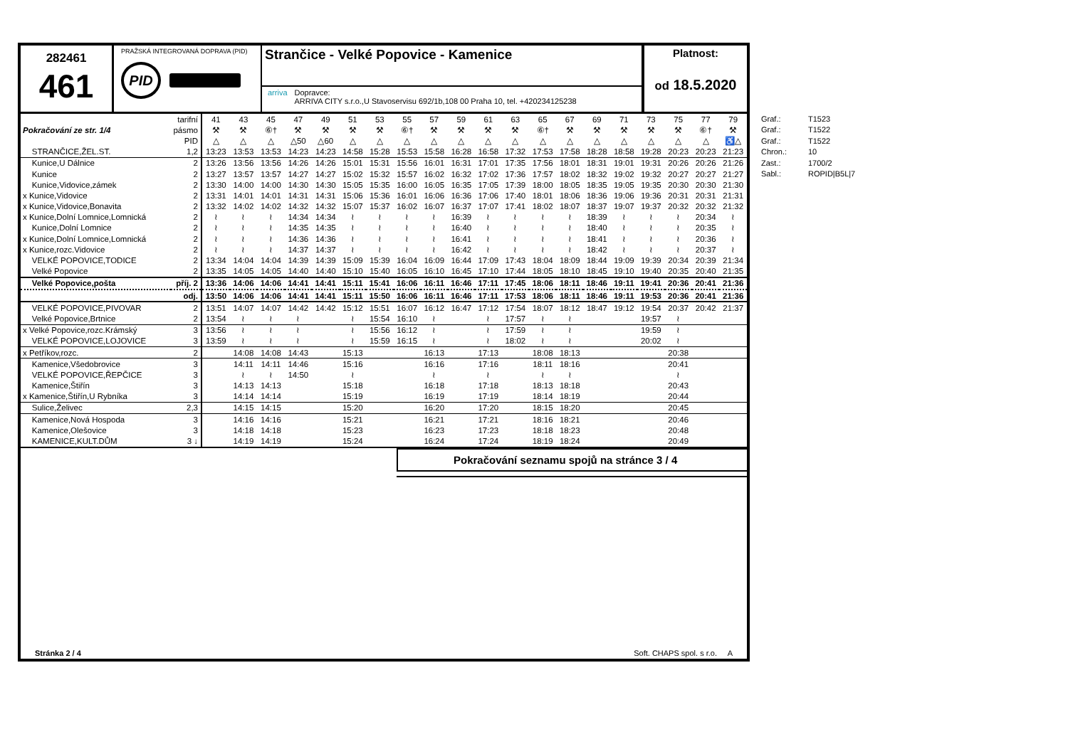282461
461
PRAŽSKÁ INTEGROVANÁ DOPRAVA (PID)
PID
Strančice - Velké Popovice - Kamenice
arriva Dopravce:
ARRIVA CITY s.r.o.,U Stavoservisu 692/1b,108 00 Praha 10, tel. +420234125238
Platnost:
od 18.5.2020
| | tarifní | 41 | 43 | 45 | 47 | 49 | 51 | 53 | 55 | 57 | 59 | 61 | 63 | 65 | 67 | 69 | 71 | 73 | 75 | 77 | 79 |
| Pokračování ze str. 1/4 | pásmo | ⚒ | ⚒ | ⑥† | ⚒ | ⚒ | ⚒ | ⚒ | ⑥† | ⚒ | ⚒ | ⚒ | ⚒ | ⑥† | ⚒ | ⚒ | ⚒ | ⚒ | ⚒ | ⑥† | ⚒ |
| | PID | △ | △ | △ | △50 | △60 | △ | △ | △ | △ | △ | △ | △ | △ | △ | △ | △ | △ | △ | △ | ♿△ |
| STRANČICE,ŽEL.ST. | 1,2 | 13:23 | 13:53 | 13:53 | 14:23 | 14:23 | 14:58 | 15:28 | 15:53 | 15:58 | 16:28 | 16:58 | 17:32 | 17:53 | 17:58 | 18:28 | 18:58 | 19:28 | 20:23 | 20:23 | 21:23 |
| Kunice,U Dálnice | 2 | 13:26 | 13:56 | 13:56 | 14:26 | 14:26 | 15:01 | 15:31 | 15:56 | 16:01 | 16:31 | 17:01 | 17:35 | 17:56 | 18:01 | 18:31 | 19:01 | 19:31 | 20:26 | 20:26 | 21:26 |
| Kunice | 2 | 13:27 | 13:57 | 13:57 | 14:27 | 14:27 | 15:02 | 15:32 | 15:57 | 16:02 | 16:32 | 17:02 | 17:36 | 17:57 | 18:02 | 18:32 | 19:02 | 19:32 | 20:27 | 20:27 | 21:27 |
| Kunice,Vidovice,zámek | 2 | 13:30 | 14:00 | 14:00 | 14:30 | 14:30 | 15:05 | 15:35 | 16:00 | 16:05 | 16:35 | 17:05 | 17:39 | 18:00 | 18:05 | 18:35 | 19:05 | 19:35 | 20:30 | 20:30 | 21:30 |
| x Kunice,Vidovice | 2 | 13:31 | 14:01 | 14:01 | 14:31 | 14:31 | 15:06 | 15:36 | 16:01 | 16:06 | 16:36 | 17:06 | 17:40 | 18:01 | 18:06 | 18:36 | 19:06 | 19:36 | 20:31 | 20:31 | 21:31 |
| x Kunice,Vidovice,Bonavita | 2 | 13:32 | 14:02 | 14:02 | 14:32 | 14:32 | 15:07 | 15:37 | 16:02 | 16:07 | 16:37 | 17:07 | 17:41 | 18:02 | 18:07 | 18:37 | 19:07 | 19:37 | 20:32 | 20:32 | 21:32 |
| x Kunice,Dolní Lomnice,Lomnická | 2 | ≀ | ≀ | ≀ | 14:34 | 14:34 | ≀ | ≀ | ≀ | ≀ | 16:39 | ≀ | ≀ | ≀ | ≀ | 18:39 | ≀ | ≀ | ≀ | 20:34 | ≀ |
| Kunice,Dolní Lomnice | 2 | ≀ | ≀ | ≀ | 14:35 | 14:35 | ≀ | ≀ | ≀ | ≀ | 16:40 | ≀ | ≀ | ≀ | ≀ | 18:40 | ≀ | ≀ | ≀ | 20:35 | ≀ |
| x Kunice,Dolní Lomnice,Lomnická | 2 | ≀ | ≀ | ≀ | 14:36 | 14:36 | ≀ | ≀ | ≀ | ≀ | 16:41 | ≀ | ≀ | ≀ | ≀ | 18:41 | ≀ | ≀ | ≀ | 20:36 | ≀ |
| x Kunice,rozc.Vidovice | 2 | ≀ | ≀ | ≀ | 14:37 | 14:37 | ≀ | ≀ | ≀ | ≀ | 16:42 | ≀ | ≀ | ≀ | ≀ | 18:42 | ≀ | ≀ | ≀ | 20:37 | ≀ |
| VELKÉ POPOVICE,TODICE | 2 | 13:34 | 14:04 | 14:04 | 14:39 | 14:39 | 15:09 | 15:39 | 16:04 | 16:09 | 16:44 | 17:09 | 17:43 | 18:04 | 18:09 | 18:44 | 19:09 | 19:39 | 20:34 | 20:39 | 21:34 |
| Velké Popovice | 2 | 13:35 | 14:05 | 14:05 | 14:40 | 14:40 | 15:10 | 15:40 | 16:05 | 16:10 | 16:45 | 17:10 | 17:44 | 18:05 | 18:10 | 18:45 | 19:10 | 19:40 | 20:35 | 20:40 | 21:35 |
| Velké Popovice,pošta | příj. 2 | 13:36 | 14:06 | 14:06 | 14:41 | 14:41 | 15:11 | 15:41 | 16:06 | 16:11 | 16:46 | 17:11 | 17:45 | 18:06 | 18:11 | 18:46 | 19:11 | 19:41 | 20:36 | 20:41 | 21:36 |
| | odj. | 13:50 | 14:06 | 14:06 | 14:41 | 14:41 | 15:11 | 15:50 | 16:06 | 16:11 | 16:46 | 17:11 | 17:53 | 18:06 | 18:11 | 18:46 | 19:11 | 19:53 | 20:36 | 20:41 | 21:36 |
| VELKÉ POPOVICE,PIVOVAR | 2 | 13:51 | 14:07 | 14:07 | 14:42 | 14:42 | 15:12 | 15:51 | 16:07 | 16:12 | 16:47 | 17:12 | 17:54 | 18:07 | 18:12 | 18:47 | 19:12 | 19:54 | 20:37 | 20:42 | 21:37 |
| Velké Popovice,Brtnice | 2 | 13:54 | ≀ | ≀ | ≀ | | ≀ | 15:54 | 16:10 | ≀ | | ≀ | 17:57 | ≀ | ≀ | | | 19:57 | ≀ | | |
| x Velké Popovice,rozc.Krámský | 3 | 13:56 | ≀ | ≀ | ≀ | | ≀ | 15:56 | 16:12 | ≀ | | ≀ | 17:59 | ≀ | ≀ | | | 19:59 | ≀ | | |
| VELKÉ POPOVICE,LOJOVICE | 3 | 13:59 | ≀ | ≀ | ≀ | | ≀ | 15:59 | 16:15 | ≀ | | ≀ | 18:02 | ≀ | ≀ | | | 20:02 | ≀ | | |
| x Petříkov,rozc. | 2 | | 14:08 | 14:08 | 14:43 | | 15:13 | | | 16:13 | | 17:13 | | 18:08 | 18:13 | | | | 20:38 | | |
| Kamenice,Všedobrovice | 3 | | 14:11 | 14:11 | 14:46 | | 15:16 | | | 16:16 | | 17:16 | | 18:11 | 18:16 | | | | 20:41 | | |
| VELKÉ POPOVICE,ŘEPČICE | 3 | | ≀ | ≀ | 14:50 | | ≀ | | | ≀ | | ≀ | | ≀ | ≀ | | | | ≀ | | |
| Kamenice,Štiřín | 3 | | 14:13 | 14:13 | | | 15:18 | | | 16:18 | | 17:18 | | 18:13 | 18:18 | | | | 20:43 | | |
| x Kamenice,Štiřín,U Rybníka | 3 | | 14:14 | 14:14 | | | 15:19 | | | 16:19 | | 17:19 | | 18:14 | 18:19 | | | | 20:44 | | |
| Sulice,Želivec | 2,3 | | 14:15 | 14:15 | | | 15:20 | | | 16:20 | | 17:20 | | 18:15 | 18:20 | | | | 20:45 | | |
| Kamenice,Nová Hospoda | 3 | | 14:16 | 14:16 | | | 15:21 | | | 16:21 | | 17:21 | | 18:16 | 18:21 | | | | 20:46 | | |
| Kamenice,Olešovice | 3 | | 14:18 | 14:18 | | | 15:23 | | | 16:23 | | 17:23 | | 18:18 | 18:23 | | | | 20:48 | | |
| KAMENICE,KULT.DŮM | 3 ↓ | | 14:19 | 14:19 | | | 15:24 | | | 16:24 | | 17:24 | | 18:19 | 18:24 | | | | 20:49 | | |
Pokračování seznamu spojů na stránce 3 / 4
Stránka 2 / 4 Soft. CHAPS spol. s r.o. A
Graf.: T1523
Graf.: T1522
Graf.: T1522
Chron.: 10
Zast.: 1700/2
Sabl.: ROPID|B5L|7